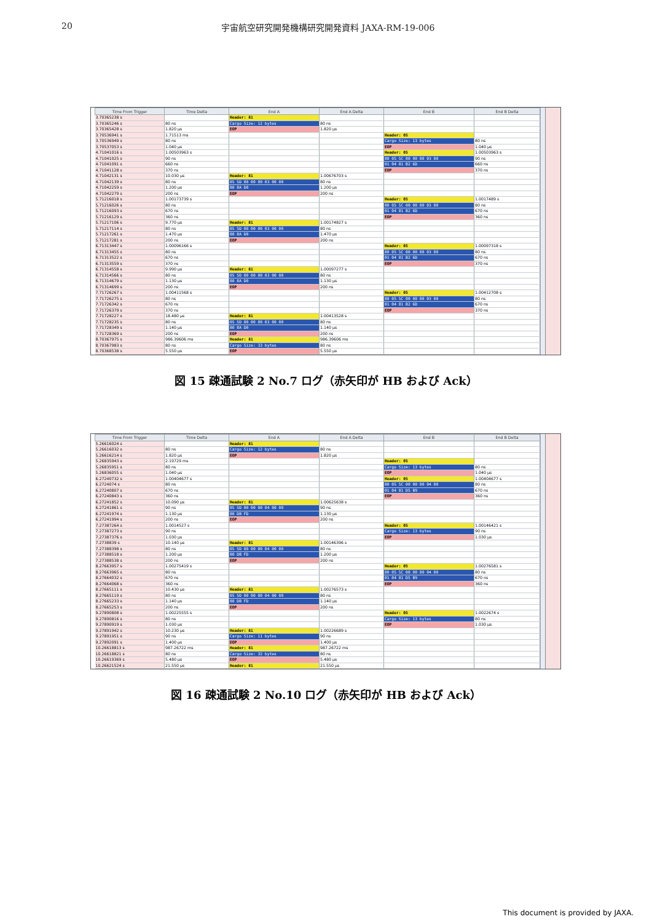20 宇宙航空研究開発機構研究開発資料 JAXA-RM-19-006
| Time From Trigger | Time Delta | End A | End A Delta | End B | End B Delta |
| --- | --- | --- | --- | --- | --- |
| 3.70365238 s | | Header: 81 | | | |
| 3.70365246 s | 80 ns | Cargo Size: 12 bytes | 80 ns | | |
| 3.70365428 s | 1.820 μs | EOP | 1.820 μs | | |
| 3.70536941 s | 1.71513 ms | | | Header: 05 | |
| 3.70536949 s | 80 ns | | | Cargo Size: 13 bytes | 80 ns |
| 3.70537053 s | 1.040 μs | | | EOP | 1.040 μs |
| 4.71041016 s | 1.00503963 s | | | Header: 05 | 1.00503963 s |
| 4.71041025 s | 90 ns | | | 80 05 5C 00 00 00 03 00 | 90 ns |
| 4.71041091 s | 660 ns | | | 01 04 81 B2 6D | 660 ns |
| 4.71041128 s | 370 ns | | | EOP | 370 ns |
| 4.71042131 s | 10.030 μs | Header: 81 | 1.00676703 s | | |
| 4.71042139 s | 80 ns | 05 5D 00 00 00 03 00 00 | 80 ns | | |
| 4.71042259 s | 1.200 μs | 80 8A D0 | 1.200 μs | | |
| 4.71042279 s | 200 ns | EOP | 200 ns | | |
| 5.71216018 s | 1.00173739 s | | | Header: 05 | 1.0017489 s |
| 5.71216026 s | 80 ns | | | 80 05 5C 00 00 00 03 00 | 80 ns |
| 5.71216093 s | 670 ns | | | 01 04 81 B2 6D | 670 ns |
| 5.71216129 s | 360 ns | | | EOP | 360 ns |
| 5.71217106 s | 9.770 μs | Header: 81 | 1.00174827 s | | |
| 5.71217114 s | 80 ns | 05 5D 00 00 00 03 00 00 | 80 ns | | |
| 5.71217261 s | 1.470 μs | 80 8A D0 | 1.470 μs | | |
| 5.71217281 s | 200 ns | EOP | 200 ns | | |
| 6.71313447 s | 1.00096166 s | | | Header: 05 | 1.00097318 s |
| 6.71313455 s | 80 ns | | | 80 05 5C 00 00 00 03 00 | 80 ns |
| 6.71313522 s | 670 ns | | | 01 04 81 B2 6D | 670 ns |
| 6.71313559 s | 370 ns | | | EOP | 370 ns |
| 6.71314558 s | 9.990 μs | Header: 81 | 1.00097277 s | | |
| 6.71314566 s | 80 ns | 05 5D 00 00 00 03 00 00 | 80 ns | | |
| 6.71314679 s | 1.130 μs | 80 8A D0 | 1.130 μs | | |
| 6.71314699 s | 200 ns | EOP | 200 ns | | |
| 7.71726267 s | 1.00411568 s | | | Header: 05 | 1.00412708 s |
| 7.71726275 s | 80 ns | | | 80 05 5C 00 00 00 03 00 | 80 ns |
| 7.71726342 s | 670 ns | | | 01 04 81 B2 6D | 670 ns |
| 7.71726379 s | 370 ns | | | EOP | 370 ns |
| 7.71728227 s | 18.480 μs | Header: 81 | 1.00413528 s | | |
| 7.71728235 s | 80 ns | 05 5D 00 00 00 03 00 00 | 80 ns | | |
| 7.71728349 s | 1.140 μs | 80 8A D0 | 1.140 μs | | |
| 7.71728369 s | 200 ns | EOP | 200 ns | | |
| 8.70367975 s | 986.39606 ms | Header: 81 | 986.39606 ms | | |
| 8.70367983 s | 80 ns | Cargo Size: 33 bytes | 80 ns | | |
| 8.70368538 s | 5.550 μs | EOP | 5.550 μs | | |
図 15 疎通試験 2 No.7 ログ（赤矢印が HB および Ack）
| Time From Trigger | Time Delta | End A | End A Delta | End B | End B Delta |
| --- | --- | --- | --- | --- | --- |
| 5.26616024 s | | Header: 81 | | | |
| 5.26616032 s | 80 ns | Cargo Size: 12 bytes | 80 ns | | |
| 5.26616214 s | 1.820 μs | EOP | 1.820 μs | | |
| 5.26835943 s | 2.19729 ms | | | Header: 05 | |
| 5.26835951 s | 80 ns | | | Cargo Size: 13 bytes | 80 ns |
| 5.26836055 s | 1.040 μs | | | EOP | 1.040 μs |
| 6.27240732 s | 1.00404677 s | | | Header: 05 | 1.00404677 s |
| 6.2724074 s | 80 ns | | | 80 05 5C 00 00 00 04 00 | 80 ns |
| 6.27240807 s | 670 ns | | | 01 04 81 D5 B9 | 670 ns |
| 6.27240843 s | 360 ns | | | EOP | 360 ns |
| 6.27241852 s | 10.090 μs | Header: 81 | 1.00625638 s | | |
| 6.27241861 s | 90 ns | 05 5D 00 00 00 04 00 00 | 90 ns | | |
| 6.27241974 s | 1.130 μs | 80 DB FD | 1.130 μs | | |
| 6.27241994 s | 200 ns | EOP | 200 ns | | |
| 7.27387264 s | 1.0014527 s | | | Header: 05 | 1.00146421 s |
| 7.27387273 s | 90 ns | | | Cargo Size: 13 bytes | 90 ns |
| 7.27387376 s | 1.030 μs | | | EOP | 1.030 μs |
| 7.2738839 s | 10.140 μs | Header: 81 | 1.00146396 s | | |
| 7.27388398 s | 80 ns | 05 5D 00 00 00 04 00 00 | 80 ns | | |
| 7.27388518 s | 1.200 μs | 80 DB FD | 1.200 μs | | |
| 7.27388538 s | 200 ns | EOP | 200 ns | | |
| 8.27663957 s | 1.00275419 s | | | Header: 05 | 1.00276581 s |
| 8.27663965 s | 80 ns | | | 80 05 5C 00 00 00 04 00 | 80 ns |
| 8.27664032 s | 670 ns | | | 01 04 81 D5 B9 | 670 ns |
| 8.27664068 s | 360 ns | | | EOP | 360 ns |
| 8.27665111 s | 10.430 μs | Header: 81 | 1.00276573 s | | |
| 8.27665119 s | 80 ns | 05 5D 00 00 00 04 00 00 | 80 ns | | |
| 8.27665233 s | 1.140 μs | 80 DB FD | 1.140 μs | | |
| 8.27665253 s | 200 ns | EOP | 200 ns | | |
| 9.27890808 s | 1.00225555 s | | | Header: 05 | 1.0022674 s |
| 9.27890816 s | 80 ns | | | Cargo Size: 13 bytes | 80 ns |
| 9.27890919 s | 1.030 μs | | | EOP | 1.030 μs |
| 9.27891942 s | 10.230 μs | Header: 81 | 1.00226689 s | | |
| 9.27891951 s | 90 ns | Cargo Size: 11 bytes | 90 ns | | |
| 9.27892091 s | 1.400 μs | EOP | 1.400 μs | | |
| 10.26618813 s | 987.26722 ms | Header: 81 | 987.26722 ms | | |
| 10.26618821 s | 80 ns | Cargo Size: 32 bytes | 80 ns | | |
| 10.26619369 s | 5.480 μs | EOP | 5.480 μs | | |
| 10.26621524 s | 21.550 μs | Header: 81 | 21.550 μs | | |
図 16 疎通試験 2 No.10 ログ（赤矢印が HB および Ack）
This document is provided by JAXA.